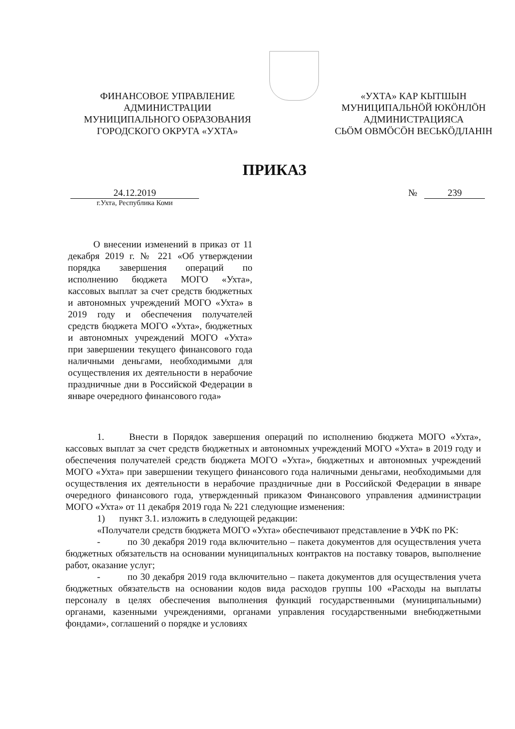ФИНАНСОВОЕ УПРАВЛЕНИЕ
АДМИНИСТРАЦИИ
МУНИЦИПАЛЬНОГО ОБРАЗОВАНИЯ
ГОРОДСКОГО ОКРУГА «УХТА»
«УХТА» КАР КЫТШЫН
МУНИЦИПАЛЬНÖЙ ЮКÖНЛÖН
АДМИНИСТРАЦИЯСА
СЬÖМ ОВМÖСÖН ВЕСЬКÖДЛАНIН
ПРИКАЗ
24.12.2019 № 239
г.Ухта, Республика Коми
О внесении изменений в приказ от 11 декабря 2019 г. № 221 «Об утверждении порядка завершения операций по исполнению бюджета МОГО «Ухта», кассовых выплат за счет средств бюджетных и автономных учреждений МОГО «Ухта» в 2019 году и обеспечения получателей средств бюджета МОГО «Ухта», бюджетных и автономных учреждений МОГО «Ухта» при завершении текущего финансового года наличными деньгами, необходимыми для осуществления их деятельности в нерабочие праздничные дни в Российской Федерации в январе очередного финансового года»
1. Внести в Порядок завершения операций по исполнению бюджета МОГО «Ухта», кассовых выплат за счет средств бюджетных и автономных учреждений МОГО «Ухта» в 2019 году и обеспечения получателей средств бюджета МОГО «Ухта», бюджетных и автономных учреждений МОГО «Ухта» при завершении текущего финансового года наличными деньгами, необходимыми для осуществления их деятельности в нерабочие праздничные дни в Российской Федерации в январе очередного финансового года, утвержденный приказом Финансового управления администрации МОГО «Ухта» от 11 декабря 2019 года № 221 следующие изменения:
1) пункт 3.1. изложить в следующей редакции:
«Получатели средств бюджета МОГО «Ухта» обеспечивают представление в УФК по РК:
- по 30 декабря 2019 года включительно – пакета документов для осуществления учета бюджетных обязательств на основании муниципальных контрактов на поставку товаров, выполнение работ, оказание услуг;
- по 30 декабря 2019 года включительно – пакета документов для осуществления учета бюджетных обязательств на основании кодов вида расходов группы 100 «Расходы на выплаты персоналу в целях обеспечения выполнения функций государственными (муниципальными) органами, казенными учреждениями, органами управления государственными внебюджетными фондами», соглашений о порядке и условиях